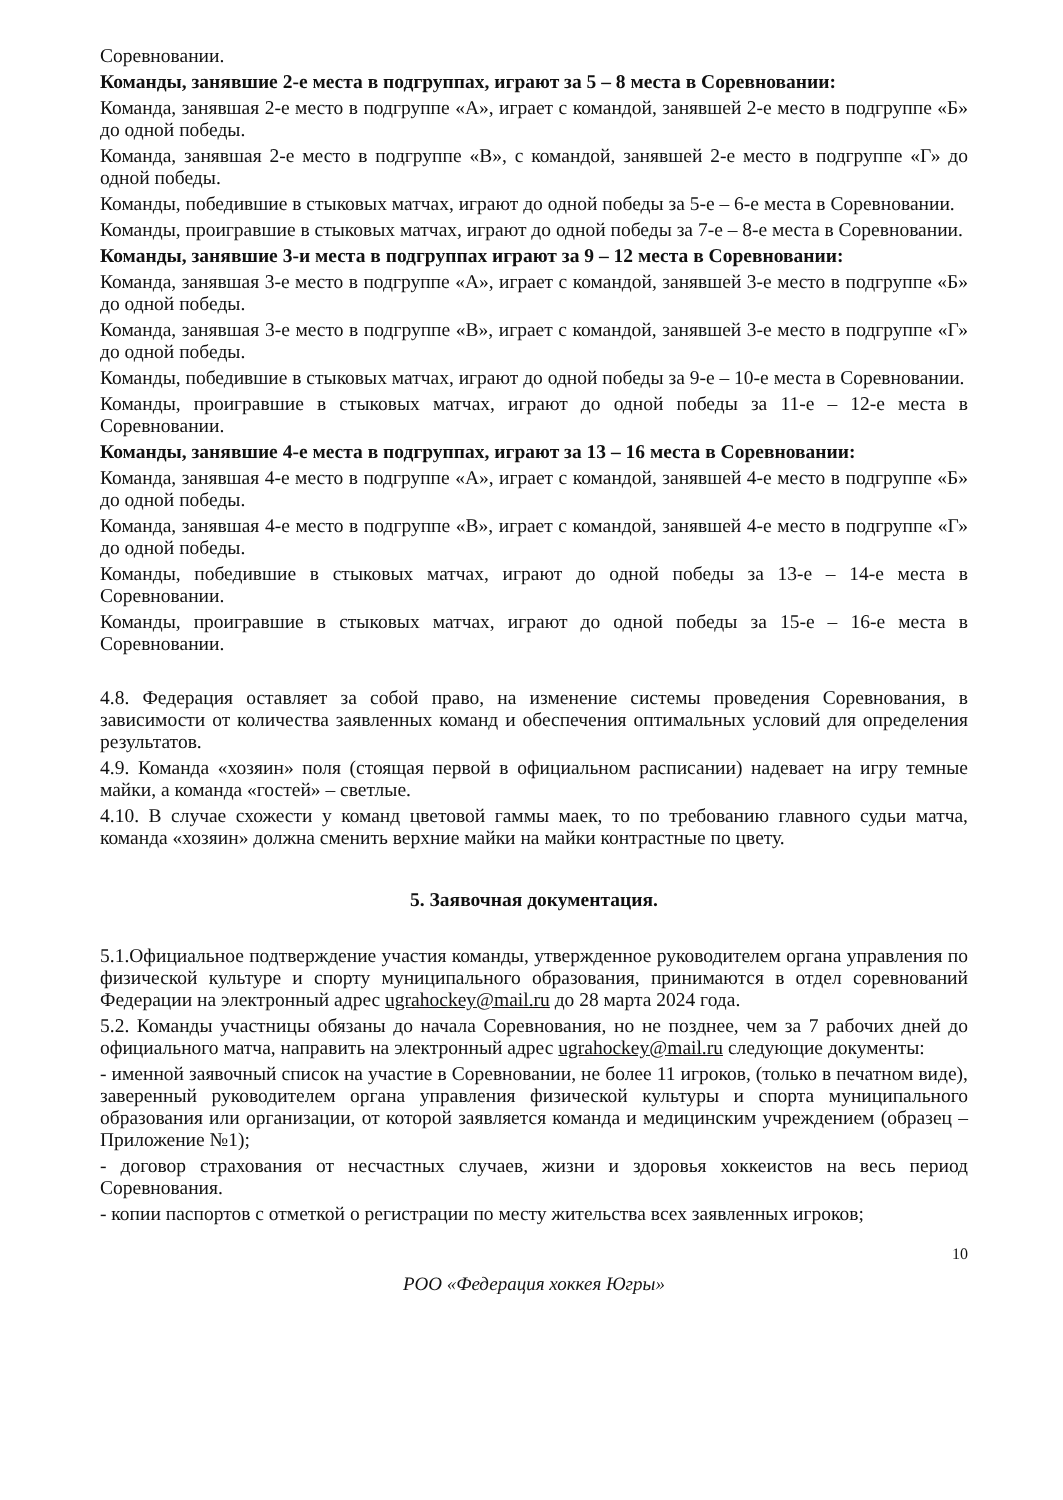Соревновании.
Команды, занявшие 2-е места в подгруппах, играют за 5 – 8 места в Соревновании:
Команда, занявшая 2-е место в подгруппе «А», играет с командой, занявшей 2-е место в подгруппе «Б» до одной победы.
Команда, занявшая 2-е место в подгруппе «В», с командой, занявшей 2-е место в подгруппе «Г» до одной победы.
Команды, победившие в стыковых матчах, играют до одной победы за 5-е – 6-е места в Соревновании.
Команды, проигравшие в стыковых матчах, играют до одной победы за 7-е – 8-е места в Соревновании.
Команды, занявшие 3-и места в подгруппах играют за 9 – 12 места в Соревновании:
Команда, занявшая 3-е место в подгруппе «А», играет с командой, занявшей 3-е место в подгруппе «Б» до одной победы.
Команда, занявшая 3-е место в подгруппе «В», играет с командой, занявшей 3-е место в подгруппе «Г» до одной победы.
Команды, победившие в стыковых матчах, играют до одной победы за 9-е – 10-е места в Соревновании.
Команды, проигравшие в стыковых матчах, играют до одной победы за 11-е – 12-е места в Соревновании.
Команды, занявшие 4-е места в подгруппах, играют за 13 – 16 места в Соревновании:
Команда, занявшая 4-е место в подгруппе «А», играет с командой, занявшей 4-е место в подгруппе «Б» до одной победы.
Команда, занявшая 4-е место в подгруппе «В», играет с командой, занявшей 4-е место в подгруппе «Г» до одной победы.
Команды, победившие в стыковых матчах, играют до одной победы за 13-е – 14-е места в Соревновании.
Команды, проигравшие в стыковых матчах, играют до одной победы за 15-е – 16-е места в Соревновании.
4.8. Федерация оставляет за собой право, на изменение системы проведения Соревнования, в зависимости от количества заявленных команд и обеспечения оптимальных условий для определения результатов.
4.9. Команда «хозяин» поля (стоящая первой в официальном расписании) надевает на игру темные майки, а команда «гостей» – светлые.
4.10. В случае схожести у команд цветовой гаммы маек, то по требованию главного судьи матча, команда «хозяин» должна сменить верхние майки на майки контрастные по цвету.
5. Заявочная документация.
5.1.Официальное подтверждение участия команды, утвержденное руководителем органа управления по физической культуре и спорту муниципального образования, принимаются в отдел соревнований Федерации на электронный адрес ugrahockey@mail.ru до 28 марта 2024 года.
5.2. Команды участницы обязаны до начала Соревнования, но не позднее, чем за 7 рабочих дней до официального матча, направить на электронный адрес ugrahockey@mail.ru следующие документы:
- именной заявочный список на участие в Соревновании, не более 11 игроков, (только в печатном виде), заверенный руководителем органа управления физической культуры и спорта муниципального образования или организации, от которой заявляется команда и медицинским учреждением (образец – Приложение №1);
- договор страхования от несчастных случаев, жизни и здоровья хоккеистов на весь период Соревнования.
- копии паспортов с отметкой о регистрации по месту жительства всех заявленных игроков;
10
РОО «Федерация хоккея Югры»